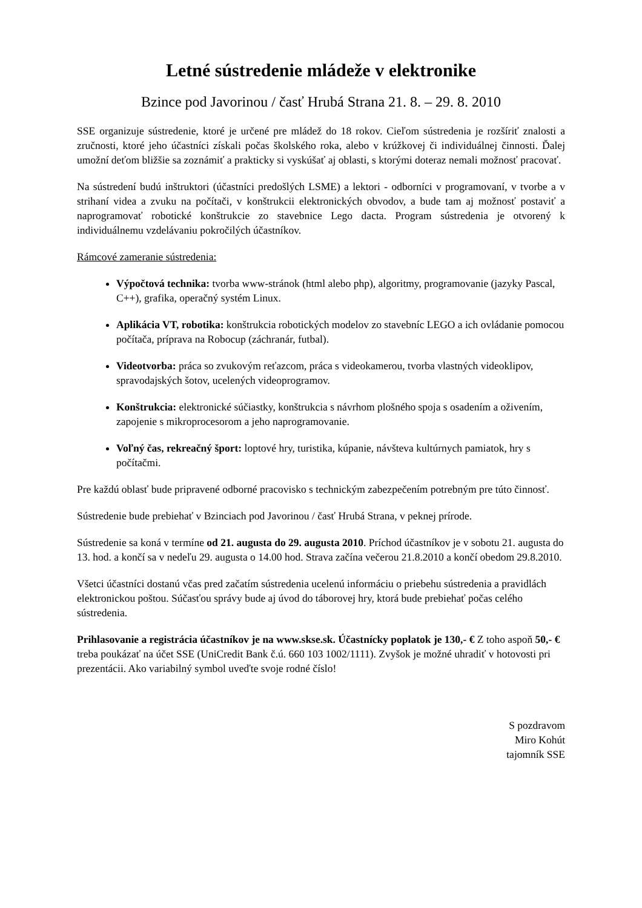Letné sústredenie mládeže v elektronike
Bzince pod Javorinou / časť Hrubá Strana 21. 8. – 29. 8. 2010
SSE organizuje sústredenie, ktoré je určené pre mládež do 18 rokov. Cieľom sústredenia je rozšíriť znalosti a zručnosti, ktoré jeho účastníci získali počas školského roka, alebo v krúžkovej či individuálnej činnosti. Ďalej umožní deťom bližšie sa zoznámiť a prakticky si vyskúšať aj oblasti, s ktorými doteraz nemali možnosť pracovať.
Na sústredení budú inštruktori (účastníci predošlých LSME) a lektori - odborníci v programovaní, v tvorbe a v strihaní videa a zvuku na počítači, v konštrukcii elektronických obvodov, a bude tam aj možnosť postaviť a naprogramovať robotické konštrukcie zo stavebnice Lego dacta. Program sústredenia je otvorený k individuálnemu vzdelávaniu pokročilých účastníkov.
Rámcové zameranie sústredenia:
Výpočtová technika: tvorba www-stránok (html alebo php), algoritmy, programovanie (jazyky Pascal, C++), grafika, operačný systém Linux.
Aplikácia VT, robotika: konštrukcia robotických modelov zo stavebníc LEGO a ich ovládanie pomocou počítača, príprava na Robocup (záchranár, futbal).
Videotvorba: práca so zvukovým reťazcom, práca s videokamerou, tvorba vlastných videoklipov, spravodajských šotov, ucelených videoprogramov.
Konštrukcia: elektronické súčiastky, konštrukcia s návrhom plošného spoja s osadením a oživením, zapojenie s mikroprocesorom a jeho naprogramovanie.
Voľný čas, rekreačný šport: loptové hry, turistika, kúpanie, návšteva kultúrnych pamiatok, hry s počítačmi.
Pre každú oblasť bude pripravené odborné pracovisko s technickým zabezpečením potrebným pre túto činnosť.
Sústredenie bude prebiehať v Bzinciach pod Javorinou / časť Hrubá Strana, v peknej prírode.
Sústredenie sa koná v termíne od 21. augusta do 29. augusta 2010. Príchod účastníkov je v sobotu 21. augusta do 13. hod. a končí sa v nedeľu 29. augusta o 14.00 hod. Strava začína večerou 21.8.2010 a končí obedom 29.8.2010.
Všetci účastníci dostanú včas pred začatím sústredenia ucelenú informáciu o priebehu sústredenia a pravidlách elektronickou poštou. Súčasťou správy bude aj úvod do táborovej hry, ktorá bude prebiehať počas celého sústredenia.
Prihlasovanie a registrácia účastníkov je na www.skse.sk. Účastnícky poplatok je 130,- € Z toho aspoň 50,- € treba poukázať na účet SSE (UniCredit Bank č.ú. 660 103 1002/1111). Zvyšok je možné uhradiť v hotovosti pri prezentácii. Ako variabilný symbol uveďte svoje rodné číslo!
S pozdravom
Miro Kohút
tajomník SSE